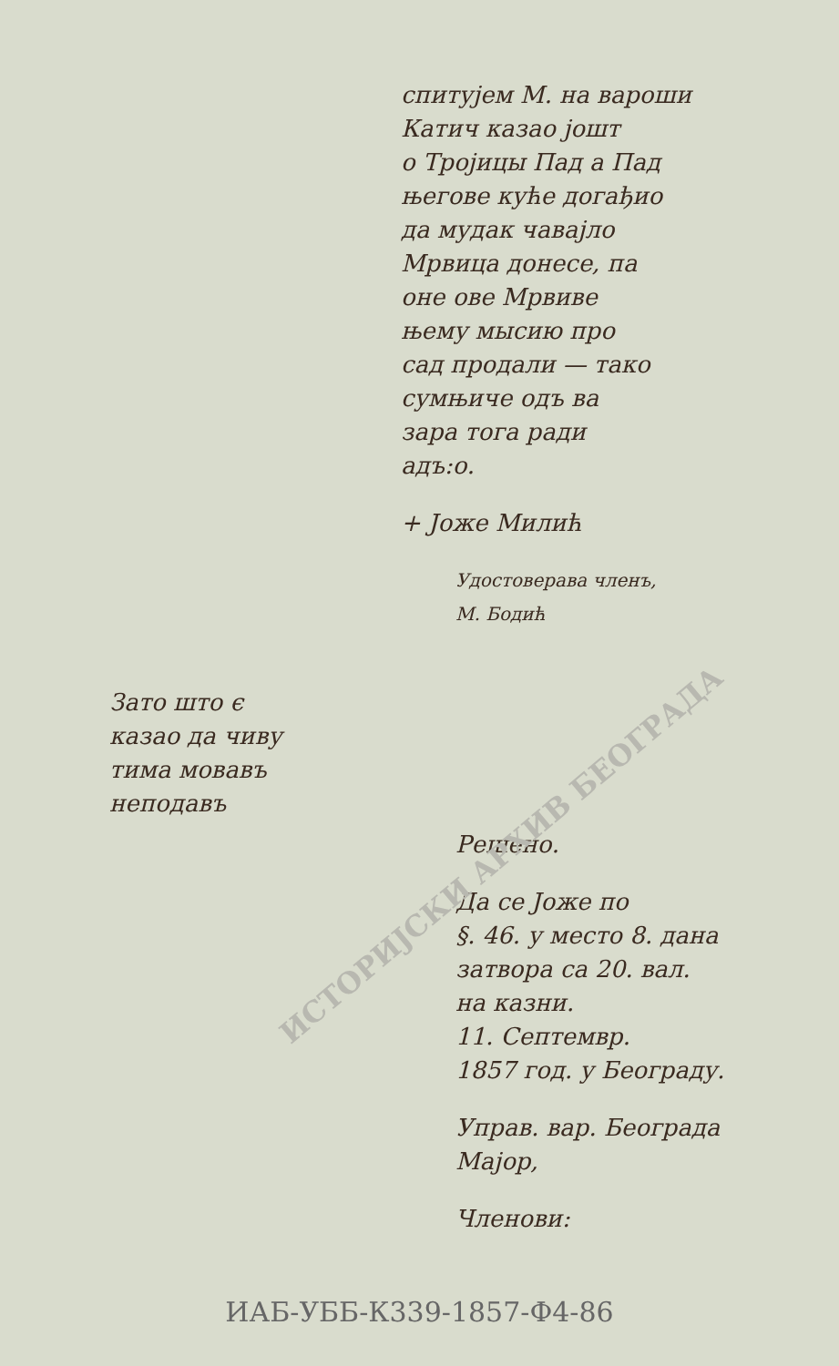спитујем М. на вароши
Катич казао јошт
о Тројицы Пад а Пад
његове куће догађио
да мудак чавајло
Мрвица донесе, па
оне ове Мрвиве
њему мысию про
сад продали — тако
сумњиче одъ ва
зара тога ради
адъ:о.
+ Јоже Милић
Удостоверава членъ,
М. Бодић
Зато што є
казао да чиву
тима мовавъ
неподавъ
Решено.
Да се Јоже по
§. 46. у место 8. дана
затвора са 20. вал.
на казни.
11. Септемвр.
1857 год. у Београду.
Управ. вар. Београда
Мајор,
Членови:
ИСТОРИЈСКИ АРХИВ БЕОГРАДА
ИАБ-УББ-К339-1857-Ф4-86